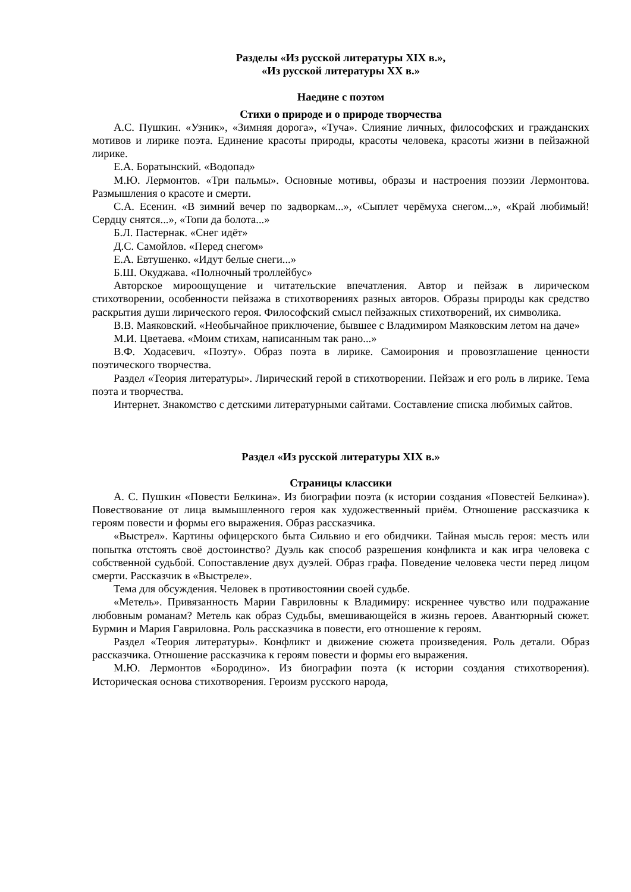Разделы «Из русской литературы XIX в.»,
«Из русской литературы XX в.»
Наедине с поэтом
Стихи о природе и о природе творчества
А.С. Пушкин. «Узник», «Зимняя дорога», «Туча». Слияние личных, философских и гражданских мотивов и лирике поэта. Единение красоты природы, красоты человека, красоты жизни в пейзажной лирике.
Е.А. Боратынский. «Водопад»
М.Ю. Лермонтов. «Три пальмы». Основные мотивы, образы и настроения поэзии Лермонтова. Размышления о красоте и смерти.
С.А. Есенин. «В зимний вечер по задворкам...», «Сыплет черёмуха снегом...», «Край любимый! Сердцу снятся...», «Топи да болота...»
Б.Л. Пастернак. «Снег идёт»
Д.С. Самойлов. «Перед снегом»
Е.А. Евтушенко. «Идут белые снеги...»
Б.Ш. Окуджава. «Полночный троллейбус»
Авторское мироощущение и читательские впечатления. Автор и пейзаж в лирическом стихотворении, особенности пейзажа в стихотворениях разных авторов. Образы природы как средство раскрытия души лирического героя. Философский смысл пейзажных стихотворений, их символика.
В.В. Маяковский. «Необычайное приключение, бывшее с Владимиром Маяковским летом на даче»
М.И. Цветаева. «Моим стихам, написанным так рано...»
В.Ф. Ходасевич. «Поэту». Образ поэта в лирике. Самоирония и провозглашение ценности поэтического творчества.
Раздел «Теория литературы». Лирический герой в стихотворении. Пейзаж и его роль в лирике. Тема поэта и творчества.
Интернет. Знакомство с детскими литературными сайтами. Составление списка любимых сайтов.
Раздел «Из русской литературы XIX в.»
Страницы классики
А. С. Пушкин «Повести Белкина». Из биографии поэта (к истории создания «Повестей Белкина»). Повествование от лица вымышленного героя как художественный приём. Отношение рассказчика к героям повести и формы его выражения. Образ рассказчика.
«Выстрел». Картины офицерского быта Сильвио и его обидчики. Тайная мысль героя: месть или попытка отстоять своё достоинство? Дуэль как способ разрешения конфликта и как игра человека с собственной судьбой. Сопоставление двух дуэлей. Образ графа. Поведение человека чести перед лицом смерти. Рассказчик в «Выстреле».
Тема для обсуждения. Человек в противостоянии своей судьбе.
«Метель». Привязанность Марии Гавриловны к Владимиру: искреннее чувство или подражание любовным романам? Метель как образ Судьбы, вмешивающейся в жизнь героев. Авантюрный сюжет. Бурмин и Мария Гавриловна. Роль рассказчика в повести, его отношение к героям.
Раздел «Теория литературы». Конфликт и движение сюжета произведения. Роль детали. Образ рассказчика. Отношение рассказчика к героям повести и формы его выражения.
М.Ю. Лермонтов «Бородино». Из биографии поэта (к истории создания стихотворения). Историческая основа стихотворения. Героизм русского народа,